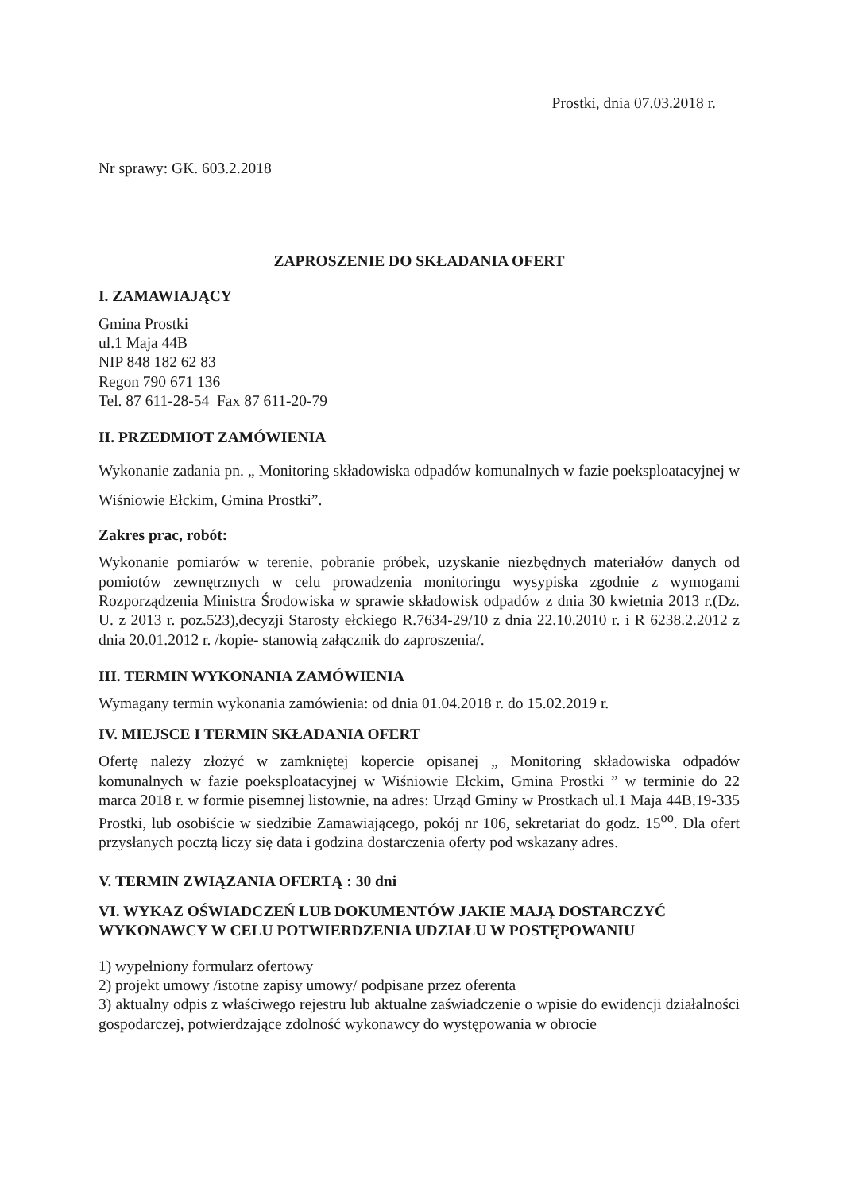Prostki, dnia 07.03.2018 r.
Nr sprawy: GK. 603.2.2018
ZAPROSZENIE DO SKŁADANIA OFERT
I. ZAMAWIAJĄCY
Gmina Prostki
ul.1 Maja 44B
NIP 848 182 62 83
Regon 790 671 136
Tel. 87 611-28-54 Fax 87 611-20-79
II. PRZEDMIOT ZAMÓWIENIA
Wykonanie zadania pn. „ Monitoring składowiska odpadów komunalnych w fazie poeksploatacyjnej w Wiśniowie Ełckim, Gmina Prostki”.
Zakres prac, robót:
Wykonanie pomiarów w terenie, pobranie próbek, uzyskanie niezbędnych materiałów danych od pomiotów zewnętrznych w celu prowadzenia monitoringu wysypiska zgodnie z wymogami Rozporządzenia Ministra Środowiska w sprawie składowisk odpadów z dnia 30 kwietnia 2013 r.(Dz. U. z 2013 r. poz.523),decyzji Starosty ełckiego R.7634-29/10 z dnia 22.10.2010 r. i R 6238.2.2012 z dnia 20.01.2012 r. /kopie- stanowią załącznik do zaproszenia/.
III. TERMIN WYKONANIA ZAMÓWIENIA
Wymagany termin wykonania zamówienia: od dnia 01.04.2018 r. do 15.02.2019 r.
IV. MIEJSCE I TERMIN SKŁADANIA OFERT
Ofertę należy złożyć w zamkniętej kopercie opisanej „ Monitoring składowiska odpadów komunalnych w fazie poeksploatacyjnej w Wiśniowie Ełckim, Gmina Prostki ” w terminie do 22 marca 2018 r. w formie pisemnej listownie, na adres: Urząd Gminy w Prostkach ul.1 Maja 44B,19-335 Prostki, lub osobiście w siedzibie Zamawiającego, pokój nr 106, sekretariat do godz. 15<sup>oo</sup>. Dla ofert przysłanych pocztą liczy się data i godzina dostarczenia oferty pod wskazany adres.
V. TERMIN ZWIĄZANIA OFERTĄ : 30 dni
VI. WYKAZ OŚWIADCZEŃ LUB DOKUMENTÓW JAKIE MAJĄ DOSTARCZYĆ WYKONAWCY W CELU POTWIERDZENIA UDZIAŁU W POSTĘPOWANIU
1) wypełniony formularz ofertowy
2) projekt umowy /istotne zapisy umowy/ podpisane przez oferenta
3) aktualny odpis z właściwego rejestru lub aktualne zaświadczenie o wpisie do ewidencji działalności gospodarczej, potwierdzające zdolność wykonawcy do występowania w obrocie